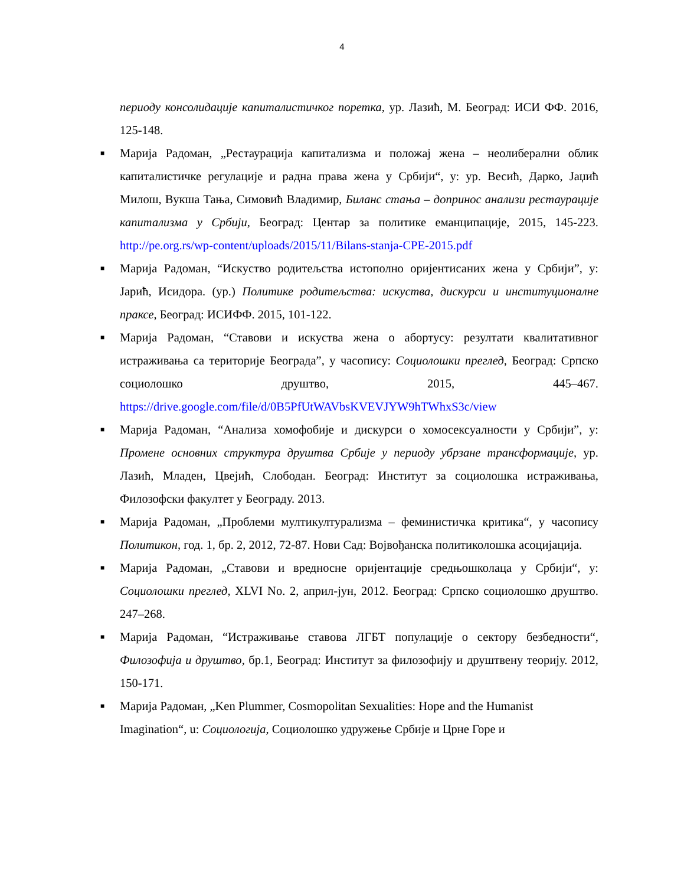4
периоду консолидације капиталистичког поретка, ур. Лазић, М. Београд: ИСИ ФФ. 2016, 125-148.
■ Марија Радоман, „Рестаурација капитализма и положај жена – неолиберални облик капиталистичке регулације и радна права жена у Србији“, у: ур. Весић, Дарко, Јаџић Милош, Вукша Тања, Симовић Владимир, Биланс стања – допринос анализи рестаурације капитализма у Србији, Београд: Центар за политике еманципације, 2015, 145-223. http://pe.org.rs/wp-content/uploads/2015/11/Bilans-stanja-CPE-2015.pdf
■ Марија Радоман, “Искуство родитељства истополно оријентисаних жена у Србији”, у: Јарић, Исидора. (ур.) Политике родитељства: искуства, дискурси и институционалне праксе, Београд: ИСИФФ. 2015, 101-122.
■ Марија Радоман, “Ставови и искуства жена о абортусу: резултати квалитативног истраживања са територије Београда”, у часопису: Социолошки преглед, Београд: Српско социолошко друштво, 2015, 445–467. https://drive.google.com/file/d/0B5PfUtWAVbsKVEVJYW9hTWhxS3c/view
■ Марија Радоман, “Анализа хомофобије и дискурси о хомосексуалности у Србији”, у: Промене основних структура друштва Србије у периоду убрзане трансформације, ур. Лазић, Младен, Цвејић, Слободан. Београд: Институт за социолошка истраживања, Филозофски факултет у Београду. 2013.
■ Марија Радоман, „Проблеми мултикултурализма – феминистичка критика“, у часопису Политикон, год. 1, бр. 2, 2012, 72-87. Нови Сад: Војвођанска политиколошка асоцијација.
■ Марија Радоман, „Ставови и вредносне оријентације средњошколаца у Србији“, у: Социолошки преглед, XLVI No. 2, април-јун, 2012. Београд: Српско социолошко друштво. 247–268.
■ Марија Радоман, “Истраживање ставова ЛГБТ популације о сектору безбедности“, Филозофија и друштво, бр.1, Београд: Институт за филозофију и друштвену теорију. 2012, 150-171.
■ Марија Радоман, „Ken Plummer, Cosmopolitan Sexualities: Hope and the Humanist Imagination“, u: Социологија, Социолошко удружење Србије и Црне Горе и